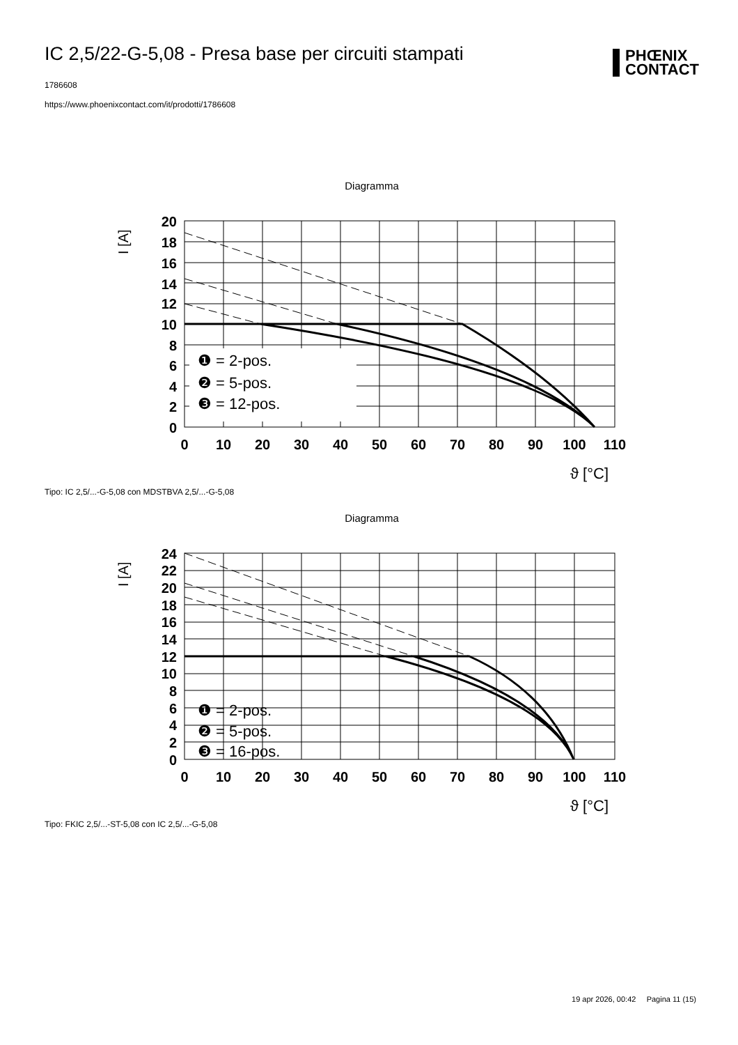IC 2,5/22-G-5,08 - Presa base per circuiti stampati
PHŒNIX
CONTACT
1786608
https://www.phoenixcontact.com/it/prodotti/1786608
Diagramma
❶ = 2-pos.
❷ = 5-pos.
❸ = 12-pos.
I [A]
20
18
16
14
12
10
8
6
4
2
0
0
10
20
30
40
50
60
70
80
90
100
110
ϑ [°C]
Tipo: IC 2,5/...-G-5,08 con MDSTBVA 2,5/...-G-5,08
Diagramma
I [A]
❶ = 2-pos.
❷ = 5-pos.
❸ = 16-pos.
24
22
20
18
16
14
12
10
8
6
4
2
0
0
10
20
30
40
50
60
70
80
90
100
110
ϑ [°C]
Tipo: FKIC 2,5/...-ST-5,08 con IC 2,5/...-G-5,08
19 apr 2026, 00:42 Pagina 11 (15)